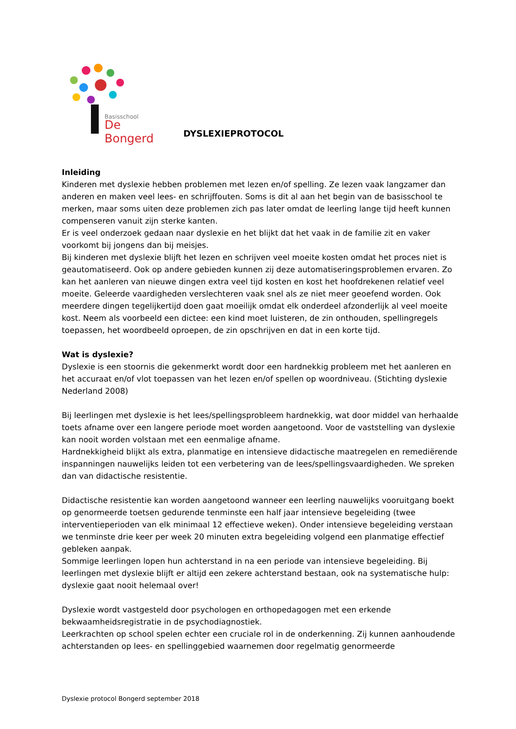Basisschool
De Bongerd
DYSLEXIEPROTOCOL
Inleiding
Kinderen met dyslexie hebben problemen met lezen en/of spelling. Ze lezen vaak langzamer dan anderen en maken veel lees- en schrijffouten. Soms is dit al aan het begin van de basisschool te merken, maar soms uiten deze problemen zich pas later omdat de leerling lange tijd heeft kunnen compenseren vanuit zijn sterke kanten.
Er is veel onderzoek gedaan naar dyslexie en het blijkt dat het vaak in de familie zit en vaker voorkomt bij jongens dan bij meisjes.
Bij kinderen met dyslexie blijft het lezen en schrijven veel moeite kosten omdat het proces niet is geautomatiseerd. Ook op andere gebieden kunnen zij deze automatiseringsproblemen ervaren. Zo kan het aanleren van nieuwe dingen extra veel tijd kosten en kost het hoofdrekenen relatief veel moeite. Geleerde vaardigheden verslechteren vaak snel als ze niet meer geoefend worden. Ook meerdere dingen tegelijkertijd doen gaat moeilijk omdat elk onderdeel afzonderlijk al veel moeite kost. Neem als voorbeeld een dictee: een kind moet luisteren, de zin onthouden, spellingregels toepassen, het woordbeeld oproepen, de zin opschrijven en dat in een korte tijd.
Wat is dyslexie?
Dyslexie is een stoornis die gekenmerkt wordt door een hardnekkig probleem met het aanleren en het accuraat en/of vlot toepassen van het lezen en/of spellen op woordniveau. (Stichting dyslexie Nederland 2008)
Bij leerlingen met dyslexie is het lees/spellingsprobleem hardnekkig, wat door middel van herhaalde toets afname over een langere periode moet worden aangetoond. Voor de vaststelling van dyslexie kan nooit worden volstaan met een eenmalige afname.
Hardnekkigheid blijkt als extra, planmatige en intensieve didactische maatregelen en remediërende inspanningen nauwelijks leiden tot een verbetering van de lees/spellingsvaardigheden. We spreken dan van didactische resistentie.
Didactische resistentie kan worden aangetoond wanneer een leerling nauwelijks vooruitgang boekt op genormeerde toetsen gedurende tenminste een half jaar intensieve begeleiding (twee interventieperioden van elk minimaal 12 effectieve weken). Onder intensieve begeleiding verstaan we tenminste drie keer per week 20 minuten extra begeleiding volgend een planmatige effectief gebleken aanpak.
Sommige leerlingen lopen hun achterstand in na een periode van intensieve begeleiding. Bij leerlingen met dyslexie blijft er altijd een zekere achterstand bestaan, ook na systematische hulp: dyslexie gaat nooit helemaal over!
Dyslexie wordt vastgesteld door psychologen en orthopedagogen met een erkende bekwaamheidsregistratie in de psychodiagnostiek.
Leerkrachten op school spelen echter een cruciale rol in de onderkenning. Zij kunnen aanhoudende achterstanden op lees- en spellinggebied waarnemen door regelmatig genormeerde
Dyslexie protocol Bongerd september 2018